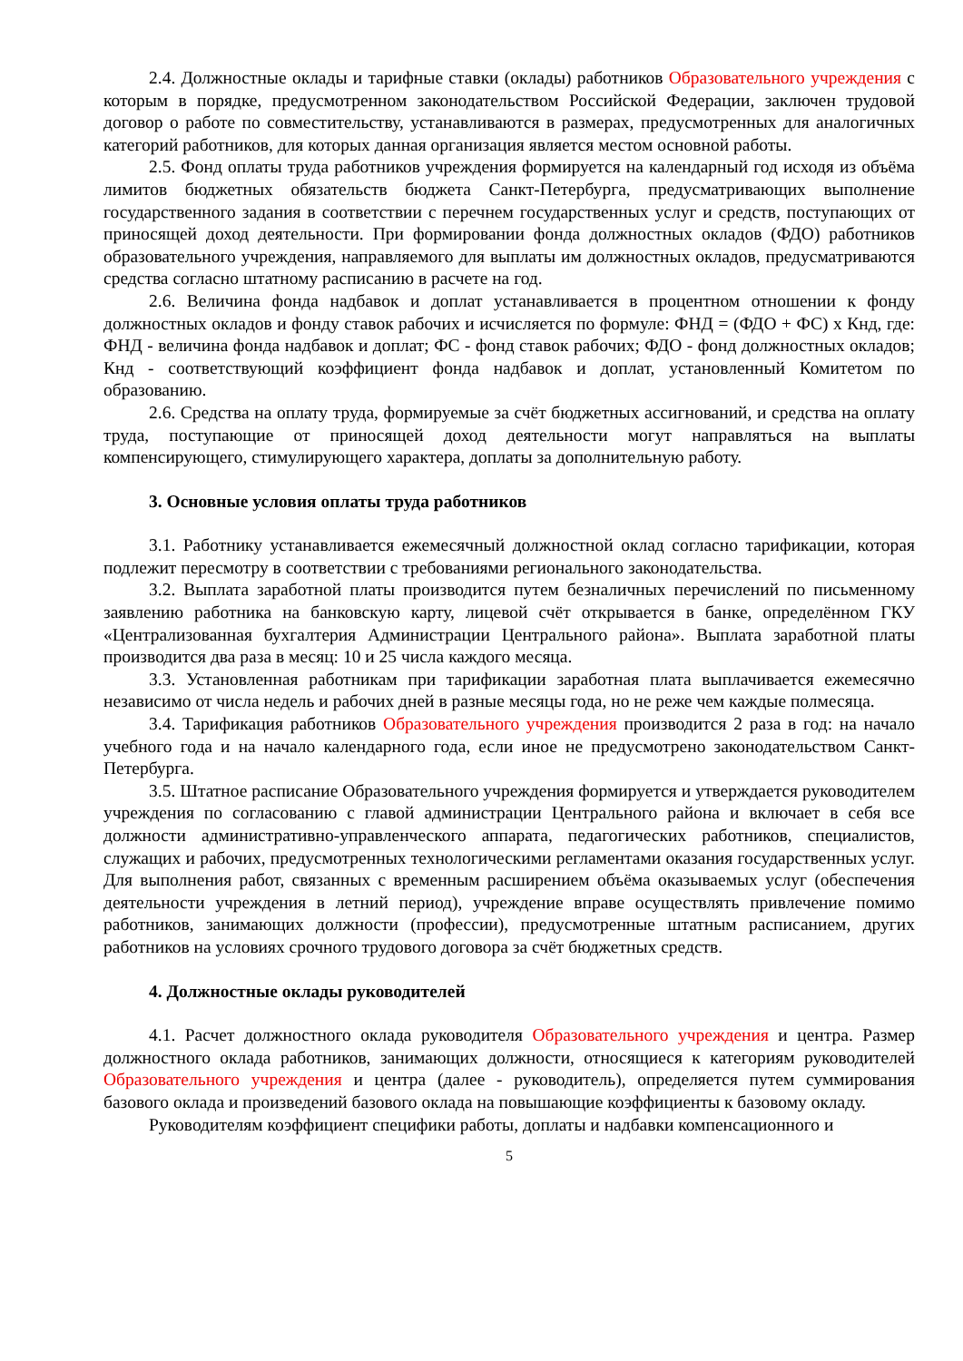2.4. Должностные оклады и тарифные ставки (оклады) работников Образовательного учреждения с которым в порядке, предусмотренном законодательством Российской Федерации, заключен трудовой договор о работе по совместительству, устанавливаются в размерах, предусмотренных для аналогичных категорий работников, для которых данная организация является местом основной работы.
2.5. Фонд оплаты труда работников учреждения формируется на календарный год исходя из объёма лимитов бюджетных обязательств бюджета Санкт-Петербурга, предусматривающих выполнение государственного задания в соответствии с перечнем государственных услуг и средств, поступающих от приносящей доход деятельности. При формировании фонда должностных окладов (ФДО) работников образовательного учреждения, направляемого для выплаты им должностных окладов, предусматриваются средства согласно штатному расписанию в расчете на год.
2.6. Величина фонда надбавок и доплат устанавливается в процентном отношении к фонду должностных окладов и фонду ставок рабочих и исчисляется по формуле: ФНД = (ФДО + ФС) х Кнд, где: ФНД - величина фонда надбавок и доплат; ФС - фонд ставок рабочих; ФДО - фонд должностных окладов; Кнд - соответствующий коэффициент фонда надбавок и доплат, установленный Комитетом по образованию.
2.6. Средства на оплату труда, формируемые за счёт бюджетных ассигнований, и средства на оплату труда, поступающие от приносящей доход деятельности могут направляться на выплаты компенсирующего, стимулирующего характера, доплаты за дополнительную работу.
3. Основные условия оплаты труда работников
3.1. Работнику устанавливается ежемесячный должностной оклад согласно тарификации, которая подлежит пересмотру в соответствии с требованиями регионального законодательства.
3.2. Выплата заработной платы производится путем безналичных перечислений по письменному заявлению работника на банковскую карту, лицевой счёт открывается в банке, определённом ГКУ «Централизованная бухгалтерия Администрации Центрального района». Выплата заработной платы производится два раза в месяц: 10 и 25 числа каждого месяца.
3.3. Установленная работникам при тарификации заработная плата выплачивается ежемесячно независимо от числа недель и рабочих дней в разные месяцы года, но не реже чем каждые полмесяца.
3.4. Тарификация работников Образовательного учреждения производится 2 раза в год: на начало учебного года и на начало календарного года, если иное не предусмотрено законодательством Санкт-Петербурга.
3.5. Штатное расписание Образовательного учреждения формируется и утверждается руководителем учреждения по согласованию с главой администрации Центрального района и включает в себя все должности административно-управленческого аппарата, педагогических работников, специалистов, служащих и рабочих, предусмотренных технологическими регламентами оказания государственных услуг. Для выполнения работ, связанных с временным расширением объёма оказываемых услуг (обеспечения деятельности учреждения в летний период), учреждение вправе осуществлять привлечение помимо работников, занимающих должности (профессии), предусмотренные штатным расписанием, других работников на условиях срочного трудового договора за счёт бюджетных средств.
4. Должностные оклады руководителей
4.1. Расчет должностного оклада руководителя Образовательного учреждения и центра. Размер должностного оклада работников, занимающих должности, относящиеся к категориям руководителей Образовательного учреждения и центра (далее - руководитель), определяется путем суммирования базового оклада и произведений базового оклада на повышающие коэффициенты к базовому окладу.
Руководителям коэффициент специфики работы, доплаты и надбавки компенсационного и
5